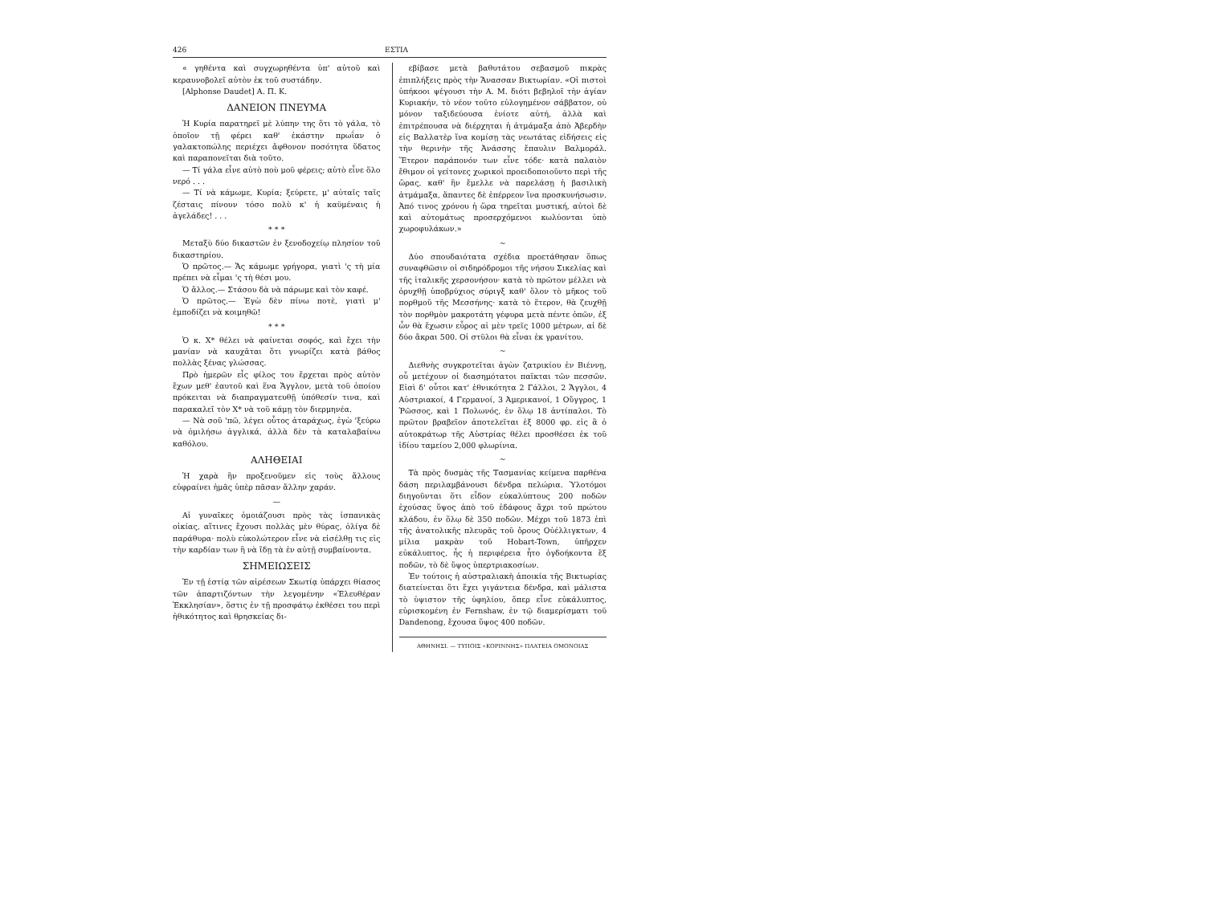426 ΕΣΤΙΑ
« γηθέντα καὶ συγχωρηθέντα ὑπ' αὐτοῦ καὶ κεραυνοβολεῖ αὐτὸν ἐκ τοῦ συστάδην.
[Alphonse Daudet] A. Π. Κ.
ΔΑΝΕΙΟΝ ΠΝΕΥΜΑ
Ἡ Κυρία παρατηρεῖ μὲ λύπην της ὅτι τὸ γάλα, τὸ ὁποῖον τῇ φέρει καθ' ἑκάστην πρωΐαν ὁ γαλακτοπώλης περιέχει ἄφθονον ποσότητα ὕδατος καὶ παραπονεῖται διὰ τοῦτο.
— Τί γάλα εἶνε αὐτὸ ποὺ μοῦ φέρεις; αὐτὸ εἶνε ὅλο νερό . . .
— Τί νὰ κάμωμε, Κυρία; ξεύρετε, μ' αὐταῖς ταῖς ζέσταις πίνουν τόσο πολὺ κ' ἡ καϋμέναις ἡ ἀγελάδες! . . .
* * *
Μεταξὺ δύο δικαστῶν ἐν ξενοδοχείῳ πλησίον τοῦ δικαστηρίου.
Ὁ πρῶτος.— Ἄς κάμωμε γρήγορα, γιατὶ 'ς τὴ μία πρέπει νὰ εἶμαι 'ς τὴ θέσι μου.
Ὁ ἄλλος.— Στάσου δὰ νὰ πάρωμε καὶ τὸν καφέ.
Ὁ πρῶτος.— Ἐγὼ δὲν πίνω ποτὲ, γιατὶ μ' ἐμποδίζει νὰ κοιμηθῶ!
* * *
Ὁ κ. Χ* θέλει νὰ φαίνεται σοφός, καὶ ἔχει τὴν μανίαν νὰ καυχᾶται ὅτι γνωρίζει κατὰ βάθος πολλὰς ξένας γλώσσας.
Πρὸ ἡμερῶν εἷς φίλος του ἔρχεται πρὸς αὐτὸν ἔχων μεθ' ἑαυτοῦ καὶ ἕνα Ἄγγλον, μετὰ τοῦ ὁποίου πρόκειται νὰ διαπραγματευθῇ ὑπόθεσίν τινα, καὶ παρακαλεῖ τὸν Χ* νὰ τοῦ κάμῃ τὸν διερμηνέα.
— Νὰ σοῦ 'πῶ, λέγει οὗτος ἀταράχως, ἐγὼ 'ξεύρω νὰ ὁμιλήσω ἀγγλικά, ἀλλὰ δὲν τὰ καταλαβαίνω καθόλου.
ΑΛΗΘΕΙΑΙ
Ἡ χαρὰ ἣν προξενοῦμεν εἰς τοὺς ἄλλους εὐφραίνει ἡμᾶς ὑπὲρ πᾶσαν ἄλλην χαράν.
—
Αἱ γυναῖκες ὁμοιάζουσι πρὸς τὰς ἱσπανικὰς οἰκίας, αἵτινες ἔχουσι πολλὰς μὲν θύρας, ὀλίγα δὲ παράθυρα· πολὺ εὐκολώτερον εἶνε νὰ εἰσέλθῃ τις εἰς τὴν καρδίαν των ἢ νὰ ἴδῃ τὰ ἐν αὐτῇ συμβαίνοντα.
ΣΗΜΕΙΩΣΕΙΣ
Ἐν τῇ ἑστίᾳ τῶν αἱρέσεων Σκωτίᾳ ὑπάρχει θίασος τῶν ἀπαρτιζόντων τὴν λεγομένην «Ἐλευθέραν Ἐκκλησίαν», ὅστις ἐν τῇ προσφάτῳ ἐκθέσει του περὶ ἠθικότητος καὶ θρησκείας δι-
εβίβασε μετὰ βαθυτάτου σεβασμοῦ πικρὰς ἐπιπλήξεις πρὸς τὴν Ἄνασσαν Βικτωρίαν. «Οἱ πιστοὶ ὑπήκοοι ψέγουσι τὴν Α. Μ. διότι βεβηλοῖ τὴν ἁγίαν Κυριακήν, τὸ νέον τοῦτο εὐλογημένον σάββατον, οὐ μόνον ταξιδεύουσα ἐνίοτε αὐτή, ἀλλὰ καὶ ἐπιτρέπουσα νὰ διέρχηται ἡ ἁτμάμαξα ἀπὸ Ἀβερδὴν εἰς Βαλλατὲρ ἵνα κομίσῃ τὰς νεωτάτας εἰδήσεις εἰς τὴν θερινὴν τῆς Ἀνάσσης ἔπαυλιν Βαλμοράλ. Ἕτερον παράπονόν των εἶνε τόδε· κατὰ παλαιὸν ἔθιμον οἱ γείτονες χωρικοὶ προειδοποιοῦντο περὶ τῆς ὥρας, καθ' ἣν ἔμελλε νὰ παρελάσῃ ἡ βασιλικὴ ἁτμάμαξα, ἅπαντες δὲ ἐπέρρεον ἵνα προσκυνήσωσιν. Ἀπό τινος χρόνου ἡ ὥρα τηρεῖται μυστική, αὐτοὶ δὲ καὶ αὐτομάτως προσερχόμενοι κωλύονται ὑπὸ χωροφυλάκων.»
~
Δύο σπουδαιότατα σχέδια προετάθησαν ὅπως συναφθῶσιν οἱ σιδηρόδρομοι τῆς νήσου Σικελίας καὶ τῆς ἰταλικῆς χερσονήσου· κατὰ τὸ πρῶτον μέλλει νὰ ὀρυχθῇ ὑποβρύχιος σύριγξ καθ' ὅλον τὸ μῆκος τοῦ πορθμοῦ τῆς Μεσσήνης· κατὰ τὸ ἕτερον, θὰ ζευχθῇ τὸν πορθμὸν μακροτάτη γέφυρα μετὰ πέντε ὀπῶν, ἐξ ὧν θὰ ἔχωσιν εὖρος αἱ μὲν τρεῖς 1000 μέτρων, αἱ δὲ δύο ἄκραι 500. Οἱ στῦλοι θὰ εἶναι ἐκ γρανίτου.
~
Διεθνὴς συγκροτεῖται ἀγὼν ζατρικίου ἐν Βιέννῃ, οὗ μετέχουν οἱ διασημότατοι παῖκται τῶν πεσσῶν. Εἰσὶ δ' οὗτοι κατ' ἐθνικότητα 2 Γάλλοι, 2 Ἄγγλοι, 4 Αὐστριακοί, 4 Γερμανοί, 3 Ἀμερικανοί, 1 Οὔγγρος, 1 Ῥῶσσος, καὶ 1 Πολωνός, ἐν ὅλῳ 18 ἀντίπαλοι. Τὸ πρῶτον βραβεῖον ἀποτελεῖται ἐξ 8000 φρ. εἰς ἃ ὁ αὐτοκράτωρ τῆς Αὐστρίας θέλει προσθέσει ἐκ τοῦ ἰδίου ταμείου 2,000 φλωρίνια.
~
Τὰ πρὸς δυσμὰς τῆς Τασμανίας κείμενα παρθένα δάση περιλαμβάνουσι δένδρα πελώρια. Ὑλοτόμοι διηγοῦνται ὅτι εἶδον εὐκαλύπτους 200 ποδῶν ἐχούσας ὕψος ἀπὸ τοῦ ἐδάφους ἄχρι τοῦ πρώτου κλάδου, ἐν ὅλῳ δὲ 350 ποδῶν. Μέχρι τοῦ 1873 ἐπὶ τῆς ἀνατολικῆς πλευρᾶς τοῦ ὄρους Οὐέλλιγκτων, 4 μίλια μακρὰν τοῦ Hobart-Town, ὑπῆρχεν εὐκάλυπτος, ἧς ἡ περιφέρεια ἦτο ὀγδοήκοντα ἓξ ποδῶν, τὸ δὲ ὕψος ὑπερτριακοσίων.
Ἐν τούτοις ἡ αὐστραλιακὴ ἀποικία τῆς Βικτωρίας διατείνεται ὅτι ἔχει γιγάντεια δένδρα, καὶ μάλιστα τὸ ὑψιστον τῆς ὑφηλίου, ὅπερ εἶνε εὐκάλυπτος, εὑρισκομένη ἐν Fernshaw, ἐν τῷ διαμερίσματι τοῦ Dandenong, ἔχουσα ὕψος 400 ποδῶν.
ΑΘΗΝΗΣΙ. — ΤΥΠΟΙΣ «ΚΟΡΙΝΝΗΣ» ΠΛΑΤΕΙΑ ΟΜΟΝΟΙΑΣ